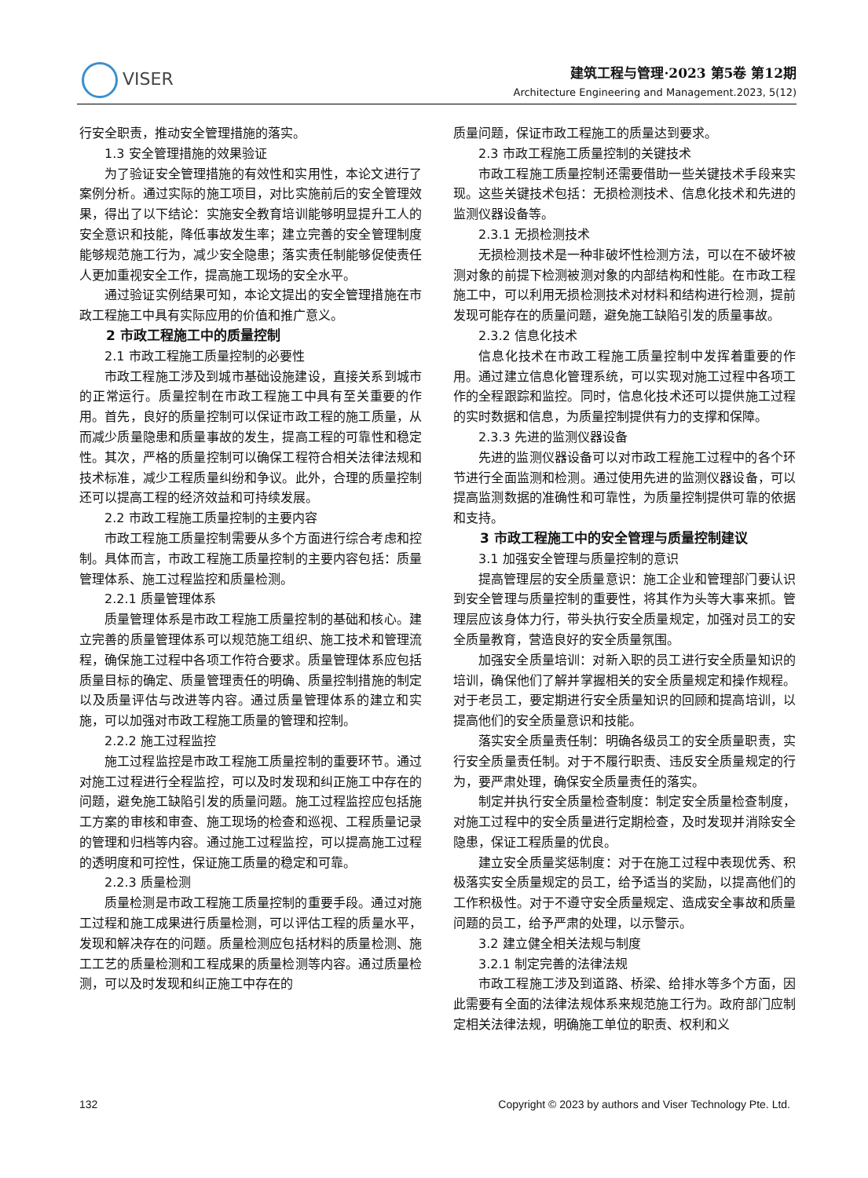VISER
建筑工程与管理·2023 第5卷 第12期
Architecture Engineering and Management.2023, 5(12)
行安全职责，推动安全管理措施的落实。
1.3 安全管理措施的效果验证
为了验证安全管理措施的有效性和实用性，本论文进行了案例分析。通过实际的施工项目，对比实施前后的安全管理效果，得出了以下结论：实施安全教育培训能够明显提升工人的安全意识和技能，降低事故发生率；建立完善的安全管理制度能够规范施工行为，减少安全隐患；落实责任制能够促使责任人更加重视安全工作，提高施工现场的安全水平。
通过验证实例结果可知，本论文提出的安全管理措施在市政工程施工中具有实际应用的价值和推广意义。
2 市政工程施工中的质量控制
2.1 市政工程施工质量控制的必要性
市政工程施工涉及到城市基础设施建设，直接关系到城市的正常运行。质量控制在市政工程施工中具有至关重要的作用。首先，良好的质量控制可以保证市政工程的施工质量，从而减少质量隐患和质量事故的发生，提高工程的可靠性和稳定性。其次，严格的质量控制可以确保工程符合相关法律法规和技术标准，减少工程质量纠纷和争议。此外，合理的质量控制还可以提高工程的经济效益和可持续发展。
2.2 市政工程施工质量控制的主要内容
市政工程施工质量控制需要从多个方面进行综合考虑和控制。具体而言，市政工程施工质量控制的主要内容包括：质量管理体系、施工过程监控和质量检测。
2.2.1 质量管理体系
质量管理体系是市政工程施工质量控制的基础和核心。建立完善的质量管理体系可以规范施工组织、施工技术和管理流程，确保施工过程中各项工作符合要求。质量管理体系应包括质量目标的确定、质量管理责任的明确、质量控制措施的制定以及质量评估与改进等内容。通过质量管理体系的建立和实施，可以加强对市政工程施工质量的管理和控制。
2.2.2 施工过程监控
施工过程监控是市政工程施工质量控制的重要环节。通过对施工过程进行全程监控，可以及时发现和纠正施工中存在的问题，避免施工缺陷引发的质量问题。施工过程监控应包括施工方案的审核和审查、施工现场的检查和巡视、工程质量记录的管理和归档等内容。通过施工过程监控，可以提高施工过程的透明度和可控性，保证施工质量的稳定和可靠。
2.2.3 质量检测
质量检测是市政工程施工质量控制的重要手段。通过对施工过程和施工成果进行质量检测，可以评估工程的质量水平，发现和解决存在的问题。质量检测应包括材料的质量检测、施工工艺的质量检测和工程成果的质量检测等内容。通过质量检测，可以及时发现和纠正施工中存在的
质量问题，保证市政工程施工的质量达到要求。
2.3 市政工程施工质量控制的关键技术
市政工程施工质量控制还需要借助一些关键技术手段来实现。这些关键技术包括：无损检测技术、信息化技术和先进的监测仪器设备等。
2.3.1 无损检测技术
无损检测技术是一种非破坏性检测方法，可以在不破坏被测对象的前提下检测被测对象的内部结构和性能。在市政工程施工中，可以利用无损检测技术对材料和结构进行检测，提前发现可能存在的质量问题，避免施工缺陷引发的质量事故。
2.3.2 信息化技术
信息化技术在市政工程施工质量控制中发挥着重要的作用。通过建立信息化管理系统，可以实现对施工过程中各项工作的全程跟踪和监控。同时，信息化技术还可以提供施工过程的实时数据和信息，为质量控制提供有力的支撑和保障。
2.3.3 先进的监测仪器设备
先进的监测仪器设备可以对市政工程施工过程中的各个环节进行全面监测和检测。通过使用先进的监测仪器设备，可以提高监测数据的准确性和可靠性，为质量控制提供可靠的依据和支持。
3 市政工程施工中的安全管理与质量控制建议
3.1 加强安全管理与质量控制的意识
提高管理层的安全质量意识：施工企业和管理部门要认识到安全管理与质量控制的重要性，将其作为头等大事来抓。管理层应该身体力行，带头执行安全质量规定，加强对员工的安全质量教育，营造良好的安全质量氛围。
加强安全质量培训：对新入职的员工进行安全质量知识的培训，确保他们了解并掌握相关的安全质量规定和操作规程。对于老员工，要定期进行安全质量知识的回顾和提高培训，以提高他们的安全质量意识和技能。
落实安全质量责任制：明确各级员工的安全质量职责，实行安全质量责任制。对于不履行职责、违反安全质量规定的行为，要严肃处理，确保安全质量责任的落实。
制定并执行安全质量检查制度：制定安全质量检查制度，对施工过程中的安全质量进行定期检查，及时发现并消除安全隐患，保证工程质量的优良。
建立安全质量奖惩制度：对于在施工过程中表现优秀、积极落实安全质量规定的员工，给予适当的奖励，以提高他们的工作积极性。对于不遵守安全质量规定、造成安全事故和质量问题的员工，给予严肃的处理，以示警示。
3.2 建立健全相关法规与制度
3.2.1 制定完善的法律法规
市政工程施工涉及到道路、桥梁、给排水等多个方面，因此需要有全面的法律法规体系来规范施工行为。政府部门应制定相关法律法规，明确施工单位的职责、权利和义
132 Copyright © 2023 by authors and Viser Technology Pte. Ltd.